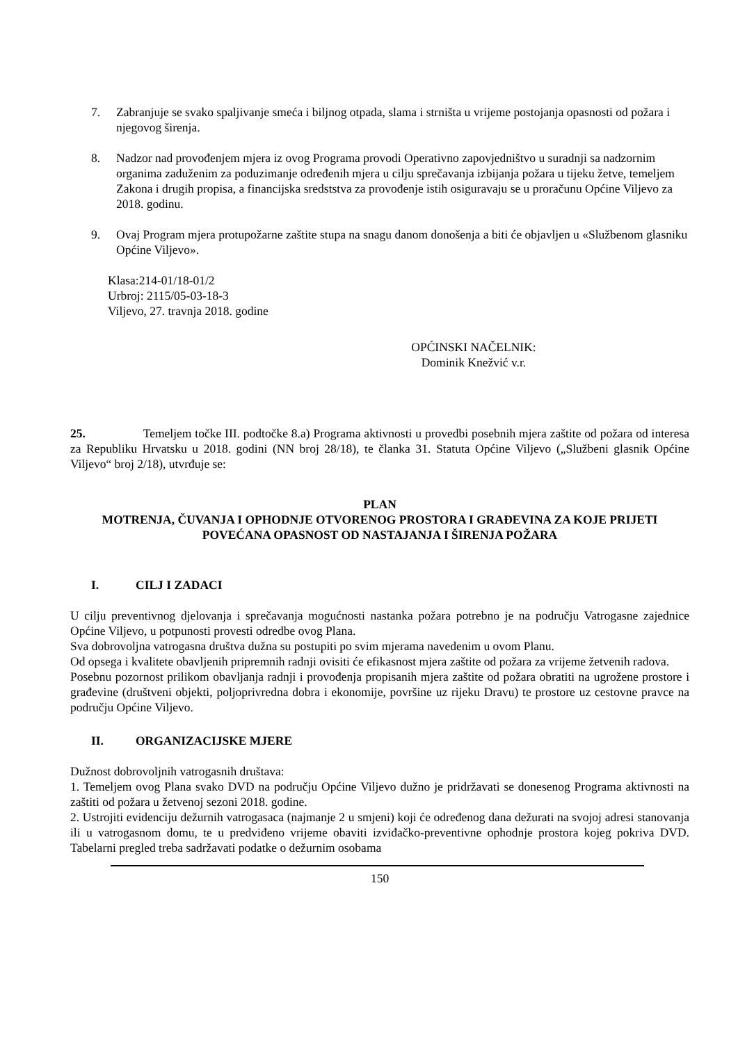7. Zabranjuje se svako spaljivanje smeća i biljnog otpada, slama i strništa u vrijeme postojanja opasnosti od požara i njegovog širenja.
8. Nadzor nad provođenjem mjera iz ovog Programa provodi Operativno zapovjedništvo u suradnji sa nadzornim organima zaduženim za poduzimanje određenih mjera u cilju sprečavanja izbijanja požara u tijeku žetve, temeljem Zakona i drugih propisa, a financijska sredststva za provođenje istih osiguravaju se u proračunu Općine Viljevo za 2018. godinu.
9. Ovaj Program mjera protupožarne zaštite stupa na snagu danom donošenja a biti će objavljen u «Službenom glasniku Općine Viljevo».
Klasa:214-01/18-01/2
Urbroj: 2115/05-03-18-3
Viljevo, 27. travnja 2018. godine
OPĆINSKI NAČELNIK:
Dominik Knežvić v.r.
25. Temeljem točke III. podtočke 8.a) Programa aktivnosti u provedbi posebnih mjera zaštite od požara od interesa za Republiku Hrvatsku u 2018. godini (NN broj 28/18), te članka 31. Statuta Općine Viljevo („Službeni glasnik Općine Viljevo“ broj 2/18), utvrđuje se:
PLAN
MOTRENJA, ČUVANJA I OPHODNJE OTVORENOG PROSTORA I GRAĐEVINA ZA KOJE PRIJETI POVEĆANA OPASNOST OD NASTAJANJA I ŠIRENJA POŽARA
I. CILJ I ZADACI
U cilju preventivnog djelovanja i sprečavanja mogućnosti nastanka požara potrebno je na području Vatrogasne zajednice Općine Viljevo, u potpunosti provesti odredbe ovog Plana.
Sva dobrovoljna vatrogasna društva dužna su postupiti po svim mjerama navedenim u ovom Planu.
Od opsega i kvalitete obavljenih pripremnih radnji ovisiti će efikasnost mjera zaštite od požara za vrijeme žetvenih radova.
Posebnu pozornost prilikom obavljanja radnji i provođenja propisanih mjera zaštite od požara obratiti na ugrožene prostore i građevine (društveni objekti, poljoprivredna dobra i ekonomije, površine uz rijeku Dravu) te prostore uz cestovne pravce na području Općine Viljevo.
II. ORGANIZACIJSKE MJERE
Dužnost dobrovoljnih vatrogasnih društava:
1. Temeljem ovog Plana svako DVD na području Općine Viljevo dužno je pridržavati se donesenog Programa aktivnosti na zaštiti od požara u žetvenoj sezoni 2018. godine.
2. Ustrojiti evidenciju dežurnih vatrogasaca (najmanje 2 u smjeni) koji će određenog dana dežurati na svojoj adresi stanovanja ili u vatrogasnom domu, te u predviđeno vrijeme obaviti izviđačko-preventivne ophodnje prostora kojeg pokriva DVD. Tabelarni pregled treba sadržavati podatke o dežurnim osobama
150